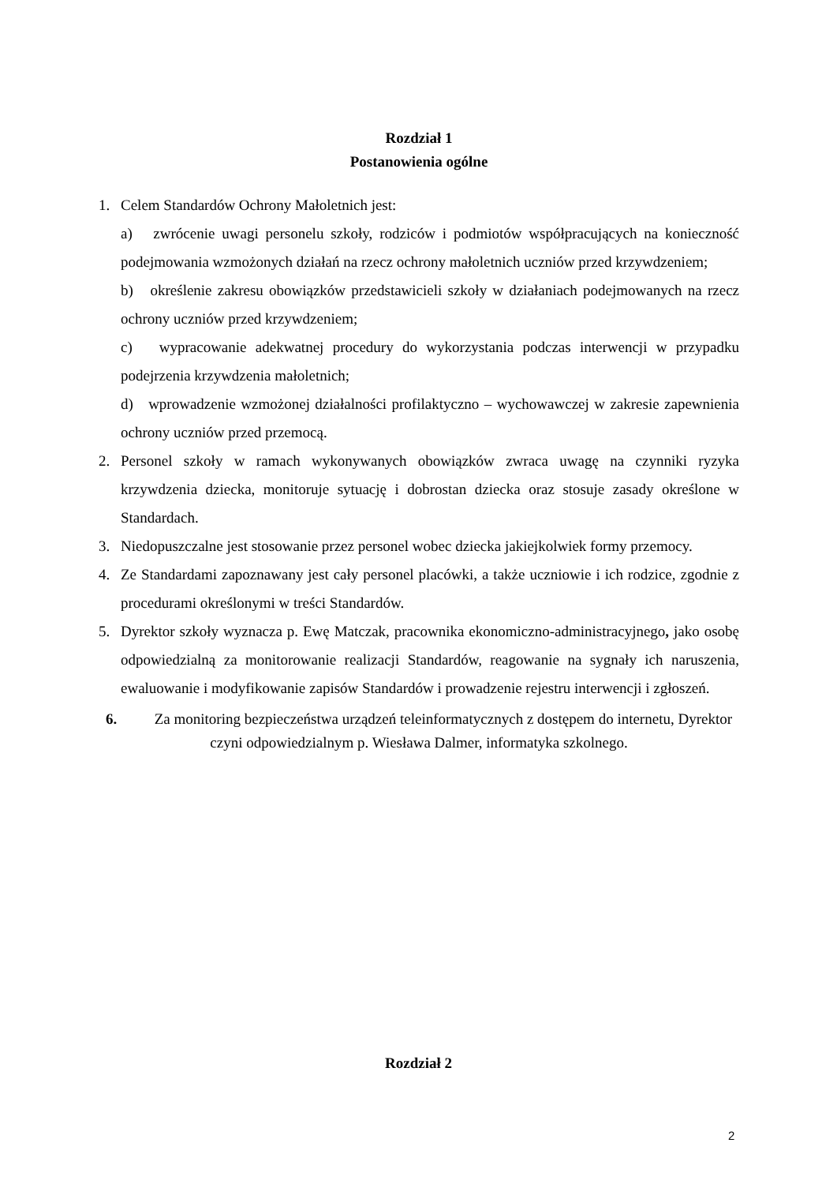Rozdział 1
Postanowienia ogólne
1. Celem Standardów Ochrony Małoletnich jest:
a) zwrócenie uwagi personelu szkoły, rodziców i podmiotów współpracujących na konieczność podejmowania wzmożonych działań na rzecz ochrony małoletnich uczniów przed krzywdzeniem;
b) określenie zakresu obowiązków przedstawicieli szkoły w działaniach podejmowanych na rzecz ochrony uczniów przed krzywdzeniem;
c) wypracowanie adekwatnej procedury do wykorzystania podczas interwencji w przypadku podejrzenia krzywdzenia małoletnich;
d) wprowadzenie wzmożonej działalności profilaktyczno – wychowawczej w zakresie zapewnienia ochrony uczniów przed przemocą.
2. Personel szkoły w ramach wykonywanych obowiązków zwraca uwagę na czynniki ryzyka krzywdzenia dziecka, monitoruje sytuację i dobrostan dziecka oraz stosuje zasady określone w Standardach.
3. Niedopuszczalne jest stosowanie przez personel wobec dziecka jakiejkolwiek formy przemocy.
4. Ze Standardami zapoznawany jest cały personel placówki, a także uczniowie i ich rodzice, zgodnie z procedurami określonymi w treści Standardów.
5. Dyrektor szkoły wyznacza p. Ewę Matczak, pracownika ekonomiczno-administracyjnego, jako osobę odpowiedzialną za monitorowanie realizacji Standardów, reagowanie na sygnały ich naruszenia, ewaluowanie i modyfikowanie zapisów Standardów i prowadzenie rejestru interwencji i zgłoszeń.
6. Za monitoring bezpieczeństwa urządzeń teleinformatycznych z dostępem do internetu, Dyrektor czyni odpowiedzialnym p. Wiesława Dalmer, informatyka szkolnego.
Rozdział 2
2